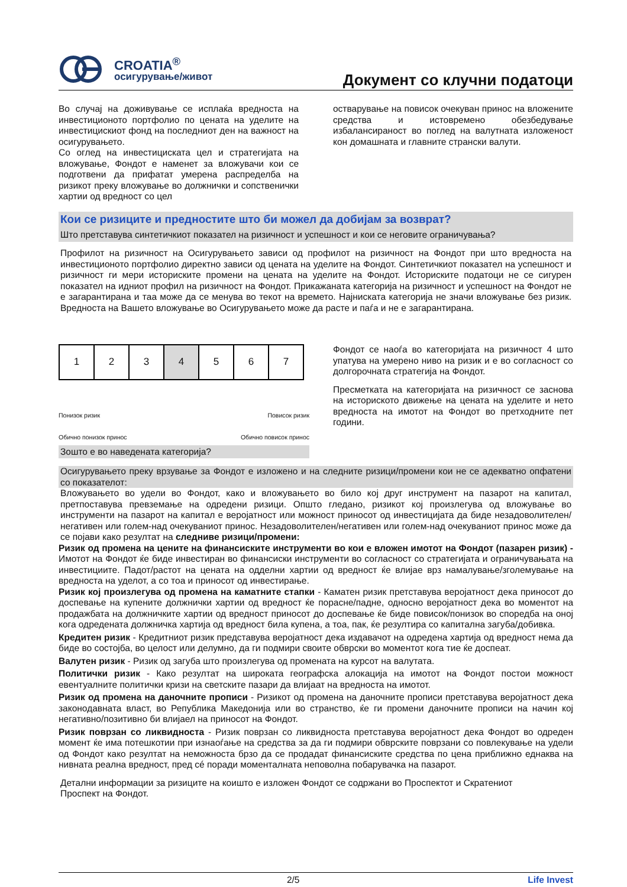CROATIA<sup>®</sup>
осигурување/живот
Документ со клучни податоци
Во случај на доживување се исплаќа вредноста на инвестиционото портфолио по цената на уделите на инвестицискиот фонд на последниот ден на важност на осигурувањето.
Со оглед на инвестициската цел и стратегијата на вложување, Фондот е наменет за вложувачи кои се подготвени да прифатат умерена распределба на ризикот преку вложување во должнички и сопственички хартии од вредност со цел
остварување на повисок очекуван принос на вложените средства и истовремено обезбедување избалансираност во поглед на валутната изложеност кон домашната и главните странски валути.
Кои се ризиците и предностите што би можел да добијам за возврат?
Што претставува синтетичкиот показател на ризичност и успешност и кои се неговите ограничувања?
Профилот на ризичност на Осигурувањето зависи од профилот на ризичност на Фондот при што вредноста на инвестиционото портфолио директно зависи од цената на уделите на Фондот. Синтетичкиот показател на успешност и ризичност ги мери историските промени на цената на уделите на Фондот. Историските податоци не се сигурен показател на идниот профил на ризичност на Фондот. Прикажаната категорија на ризичност и успешност на Фондот не е загарантирана и таа може да се менува во текот на времето. Најниската категорија не значи вложување без ризик. Вредноста на Вашето вложување во Осигурувањето може да расте и паѓа и не е загарантирана.
| 1 | 2 | 3 | 4 | 5 | 6 | 7 |
Понизок ризик
Обично понизок принос
Повисок ризик
Обично повисок принос
Зошто е во наведената категорија?
Фондот се наоѓа во категоријата на ризичност 4 што упатува на умерено ниво на ризик и е во согласност со долгорочната стратегија на Фондот.
Пресметката на категоријата на ризичност се заснова на историското движење на цената на уделите и нето вредноста на имотот на Фондот во претходните пет години.
Осигурувањето преку врзување за Фондот е изложено и на следните ризици/промени кои не се адекватно опфатени со показателот:
Вложувањето во удели во Фондот, како и вложувањето во било кој друг инструмент на пазарот на капитал, претпоставува превземање на одредени ризици. Општо гледано, ризикот кој произлегува од вложување во инструменти на пазарот на капитал е веројатност или можност приносот од инвестицијата да биде незадоволителен/негативен или голем-над очекуваниот принос. Незадоволителен/негативен или голем-над очекуваниот принос може да се појави како резултат на следниве ризици/промени:
Ризик од промена на цените на финансиските инструменти во кои е вложен имотот на Фондот (пазарен ризик) - Имотот на Фондот ќе биде инвестиран во финансиски инструменти во согласност со стратегијата и ограничувањата на инвестициите. Падот/растот на цената на одделни хартии од вредност ќе влијае врз намалување/зголемување на вредноста на уделот, а со тоа и приносот од инвестирање.
Ризик кој произлегува од промена на каматните стапки - Каматен ризик претставува веројатност дека приносот до доспевање на купените должнички хартии од вредност ќе порасне/падне, односно веројатност дека во моментот на продажбата на должничките хартии од вредност приносот до доспевање ќе биде повисок/понизок во споредба на оној кога одредената должничка хартија од вредност била купена, а тоа, пак, ќе резултира со капитална загуба/добивка.
Кредитен ризик - Кредитниот ризик представува веројатност дека издавачот на одредена хартија од вредност нема да биде во состојба, во целост или делумно, да ги подмири своите обврски во моментот кога тие ќе доспеат.
Валутен ризик - Ризик од загуба што произлегува од промената на курсот на валутата.
Политички ризик - Како резултат на широката географска алокација на имотот на Фондот постои можност евентуалните политички кризи на светските пазари да влијаат на вредноста на имотот.
Ризик од промена на даночните прописи - Ризикот од промена на даночните прописи претставува веројатност дека законодавната власт, во Република Македонија или во странство, ќе ги промени даночните прописи на начин кој негативно/позитивно би влијаел на приносот на Фондот.
Ризик поврзан со ликвидноста - Ризик поврзан со ликвидноста претставува веројатност дека Фондот во одреден момент ќе има потешкотии при изнаоѓање на средства за да ги подмири обврските поврзани со повлекување на удели од Фондот како резултат на неможноста брзо да се продадат финансиските средства по цена приближно еднаква на нивната реална вредност, пред сé поради моменталната неповолна побарувачка на пазарот.
Детални информации за ризиците на коишто е изложен Фондот се содржани во Проспектот и Скратениот
Проспект на Фондот.
2/5 Life Invest